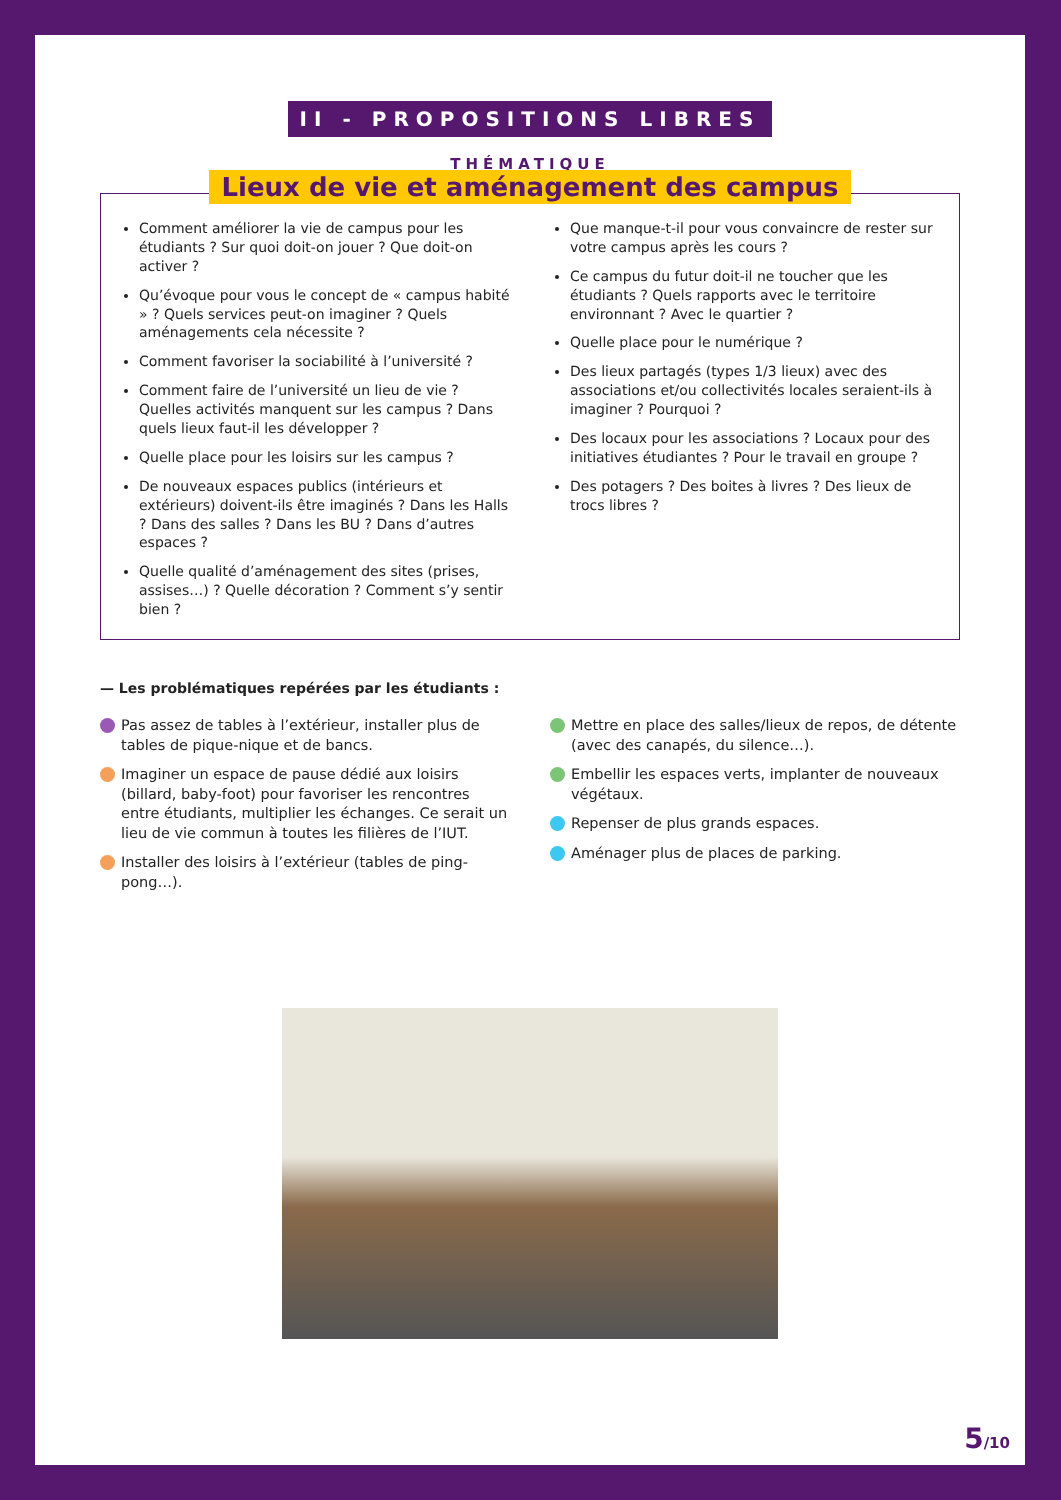II - PROPOSITIONS LIBRES
THÉMATIQUE
Lieux de vie et aménagement des campus
Comment améliorer la vie de campus pour les étudiants ? Sur quoi doit-on jouer ? Que doit-on activer ?
Qu’évoque pour vous le concept de « campus habité » ? Quels services peut-on imaginer ? Quels aménagements cela nécessite ?
Comment favoriser la sociabilité à l’université ?
Comment faire de l’université un lieu de vie ? Quelles activités manquent sur les campus ? Dans quels lieux faut-il les développer ?
Quelle place pour les loisirs sur les campus ?
De nouveaux espaces publics (intérieurs et extérieurs) doivent-ils être imaginés ? Dans les Halls ? Dans des salles ? Dans les BU ? Dans d’autres espaces ?
Quelle qualité d’aménagement des sites (prises, assises…) ? Quelle décoration ? Comment s’y sentir bien ?
Que manque-t-il pour vous convaincre de rester sur votre campus après les cours ?
Ce campus du futur doit-il ne toucher que les étudiants ? Quels rapports avec le territoire environnant ? Avec le quartier ?
Quelle place pour le numérique ?
Des lieux partagés (types 1/3 lieux) avec des associations et/ou collectivités locales seraient-ils à imaginer ? Pourquoi ?
Des locaux pour les associations ? Locaux pour des initiatives étudiantes ? Pour le travail en groupe ?
Des potagers ? Des boites à livres ? Des lieux de trocs libres ?
— Les problématiques repérées par les étudiants :
Pas assez de tables à l’extérieur, installer plus de tables de pique-nique et de bancs.
Imaginer un espace de pause dédié aux loisirs (billard, baby-foot) pour favoriser les rencontres entre étudiants, multiplier les échanges. Ce serait un lieu de vie commun à toutes les filières de l’IUT.
Installer des loisirs à l’extérieur (tables de ping-pong…).
Mettre en place des salles/lieux de repos, de détente (avec des canapés, du silence…).
Embellir les espaces verts, implanter de nouveaux végétaux.
Repenser de plus grands espaces.
Aménager plus de places de parking.
5/10